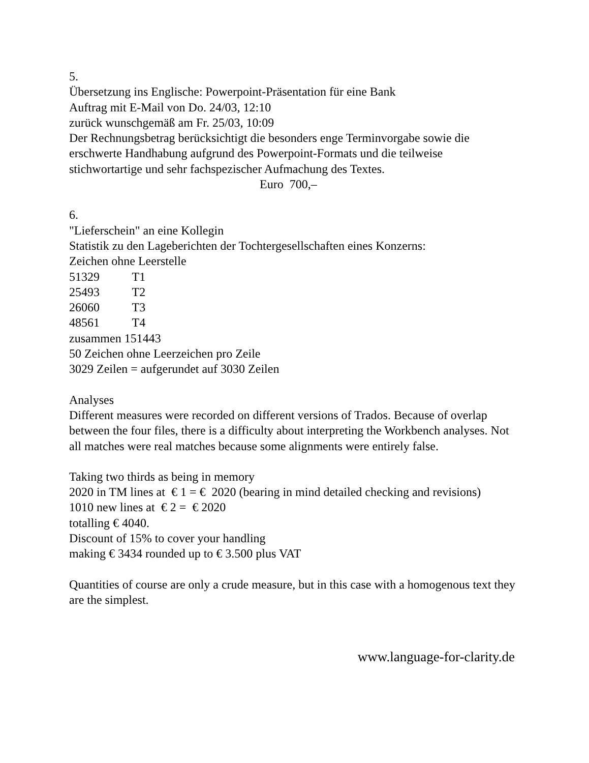5.
Übersetzung ins Englische: Powerpoint-Präsentation für eine Bank
Auftrag mit E-Mail von Do. 24/03, 12:10
zurück wunschgemäß am Fr. 25/03, 10:09
Der Rechnungsbetrag berücksichtigt die besonders enge Terminvorgabe sowie die erschwerte Handhabung aufgrund des Powerpoint-Formats und die teilweise stichwortartige und sehr fachspezischer Aufmachung des Textes.
Euro 700,–
6.
"Lieferschein" an eine Kollegin
Statistik zu den Lageberichten der Tochtergesellschaften eines Konzerns:
Zeichen ohne Leerstelle
51329 T1
25493 T2
26060 T3
48561 T4
zusammen 151443
50 Zeichen ohne Leerzeichen pro Zeile
3029 Zeilen = aufgerundet auf 3030 Zeilen
Analyses
Different measures were recorded on different versions of Trados. Because of overlap between the four files, there is a difficulty about interpreting the Workbench analyses. Not all matches were real matches because some alignments were entirely false.
Taking two thirds as being in memory
2020 in TM lines at € 1 = € 2020 (bearing in mind detailed checking and revisions)
1010 new lines at € 2 = € 2020
totalling € 4040.
Discount of 15% to cover your handling
making € 3434 rounded up to € 3.500 plus VAT
Quantities of course are only a crude measure, but in this case with a homogenous text they are the simplest.
www.language-for-clarity.de